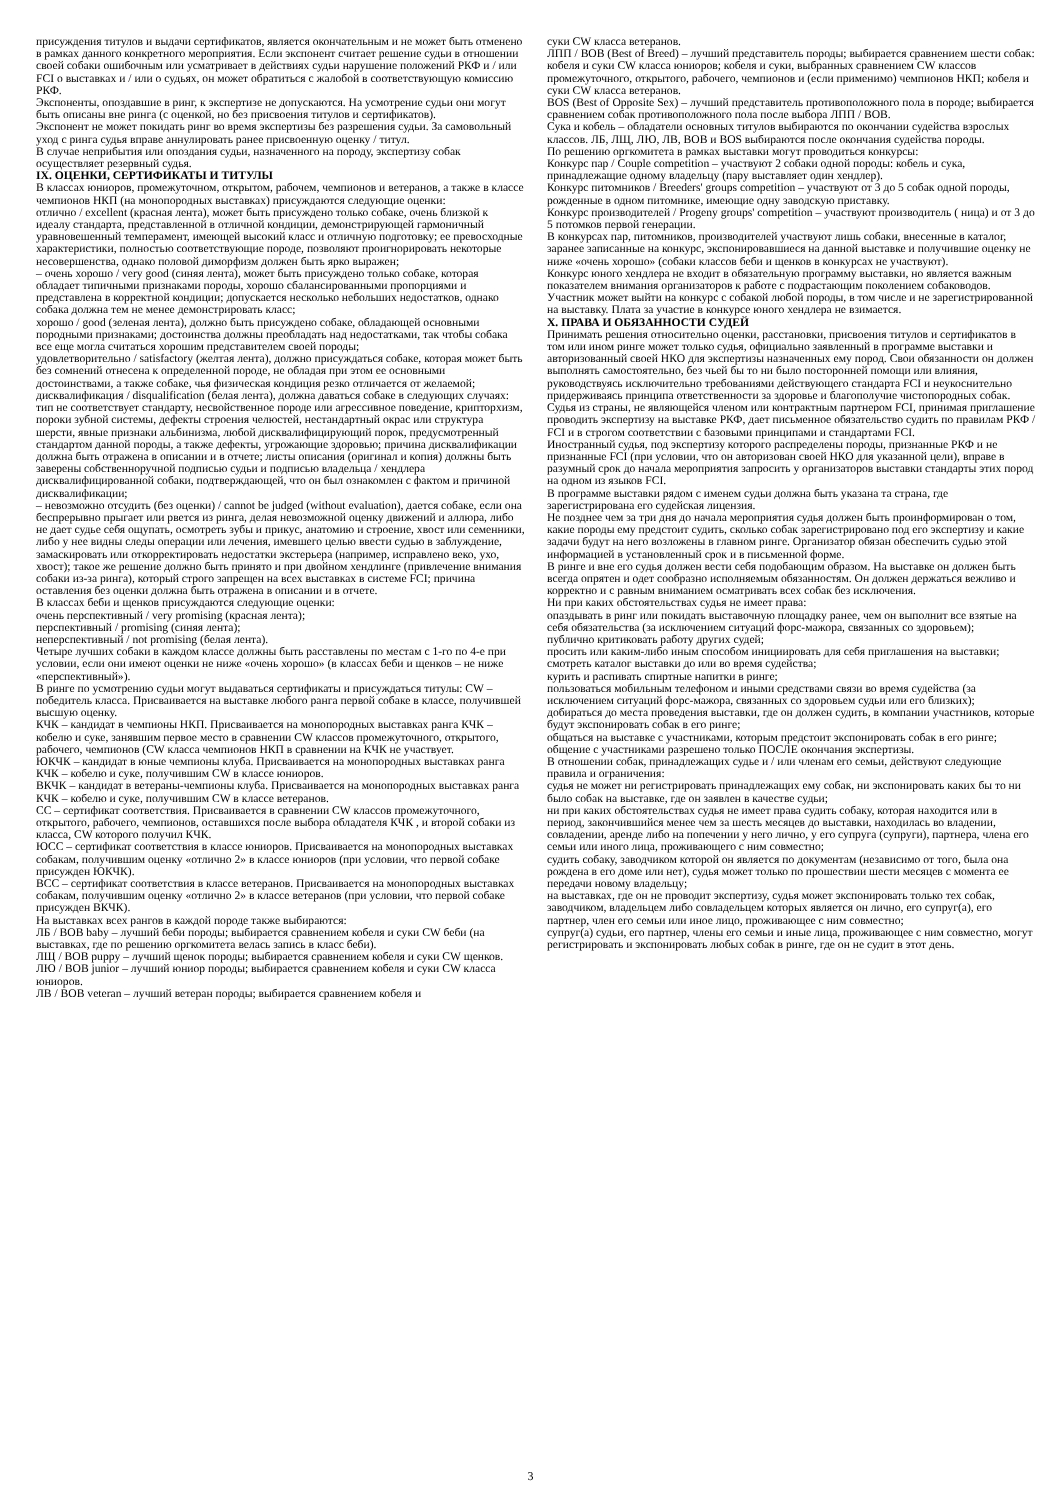присуждения титулов и выдачи сертификатов, является окончательным и не может быть отменено в рамках данного конкретного мероприятия. Если экспонент считает решение судьи в отношении своей собаки ошибочным или усматривает в действиях судьи нарушение положений РКФ и / или FCI о выставках и / или о судьях, он может обратиться с жалобой в соответствующую комиссию РКФ.
Экспоненты, опоздавшие в ринг, к экспертизе не допускаются. На усмотрение судьи они могут быть описаны вне ринга (с оценкой, но без присвоения титулов и сертификатов).
Экспонент не может покидать ринг во время экспертизы без разрешения судьи. За самовольный уход с ринга судья вправе аннулировать ранее присвоенную оценку / титул.
В случае неприбытия или опоздания судьи, назначенного на породу, экспертизу собак осуществляет резервный судья.
IX. ОЦЕНКИ, СЕРТИФИКАТЫ И ТИТУЛЫ
В классах юниоров, промежуточном, открытом, рабочем, чемпионов и ветеранов, а также в классе чемпионов НКП (на монопородных выставках) присуждаются следующие оценки:
отлично / excellent (красная лента), может быть присуждено только собаке, очень близкой к идеалу стандарта, представленной в отличной кондиции, демонстрирующей гармоничный уравновешенный темперамент, имеющей высокий класс и отличную подготовку; ее превосходные характеристики, полностью соответствующие породе, позволяют проигнорировать некоторые несовершенства, однако половой диморфизм должен быть ярко выражен;
– очень хорошо / very good (синяя лента), может быть присуждено только собаке, которая обладает типичными признаками породы, хорошо сбалансированными пропорциями и представлена в корректной кондиции; допускается несколько небольших недостатков, однако собака должна тем не менее демонстрировать класс;
хорошо / good (зеленая лента), должно быть присуждено собаке, обладающей основными породными признаками; достоинства должны преобладать над недостатками, так чтобы собака все еще могла считаться хорошим представителем своей породы;
удовлетворительно / satisfactory (желтая лента), должно присуждаться собаке, которая может быть без сомнений отнесена к определенной породе, не обладая при этом ее основными достоинствами, а также собаке, чья физическая кондиция резко отличается от желаемой;
дисквалификация / disqualification (белая лента), должна даваться собаке в следующих случаях: тип не соответствует стандарту, несвойственное породе или агрессивное поведение, крипторхизм, пороки зубной системы, дефекты строения челюстей, нестандартный окрас или структура шерсти, явные признаки альбинизма, любой дисквалифицирующий порок, предусмотренный стандартом данной породы, а также дефекты, угрожающие здоровью; причина дисквалификации должна быть отражена в описании и в отчете; листы описания (оригинал и копия) должны быть заверены собственноручной подписью судьи и подписью владельца / хендлера дисквалифицированной собаки, подтверждающей, что он был ознакомлен с фактом и причиной дисквалификации;
– невозможно отсудить (без оценки) / cannot be judged (without evaluation), дается собаке, если она беспрерывно прыгает или рвется из ринга, делая невозможной оценку движений и аллюра, либо не дает судье себя ощупать, осмотреть зубы и прикус, анатомию и строение, хвост или семенники, либо у нее видны следы операции или лечения, имевшего целью ввести судью в заблуждение, замаскировать или откорректировать недостатки экстерьера (например, исправлено веко, ухо, хвост); такое же решение должно быть принято и при двойном хендлинге (привлечение внимания собаки из-за ринга), который строго запрещен на всех выставках в системе FCI; причина оставления без оценки должна быть отражена в описании и в отчете.
В классах беби и щенков присуждаются следующие оценки:
очень перспективный / very promising (красная лента);
перспективный / promising (синяя лента);
неперспективный / not promising (белая лента).
Четыре лучших собаки в каждом классе должны быть расставлены по местам с 1-го по 4-е при условии, если они имеют оценки не ниже «очень хорошо» (в классах беби и щенков – не ниже
«перспективный»).
В ринге по усмотрению судьи могут выдаваться сертификаты и присуждаться титулы: CW – победитель класса. Присваивается на выставке любого ранга первой собаке в классе, получившей высшую оценку.
КЧК – кандидат в чемпионы НКП. Присваивается на монопородных выставках ранга КЧК – кобелю и суке, занявшим первое место в сравнении CW классов промежуточного, открытого, рабочего, чемпионов (CW класса чемпионов НКП в сравнении на КЧК не участвует.
ЮКЧК – кандидат в юные чемпионы клуба. Присваивается на монопородных выставках ранга КЧК – кобелю и суке, получившим CW в классе юниоров.
ВКЧК – кандидат в ветераны-чемпионы клуба. Присваивается на монопородных выставках ранга КЧК – кобелю и суке, получившим CW в классе ветеранов.
СС – сертификат соответствия. Присваивается в сравнении CW классов промежуточного, открытого, рабочего, чемпионов, оставшихся после выбора обладателя КЧК , и второй собаки из класса, CW которого получил КЧК.
ЮСС – сертификат соответствия в классе юниоров. Присваивается на монопородных выставках собакам, получившим оценку «отлично 2» в классе юниоров (при условии, что первой собаке присужден ЮКЧК).
ВСС – сертификат соответствия в классе ветеранов. Присваивается на монопородных выставках собакам, получившим оценку «отлично 2» в классе ветеранов (при условии, что первой собаке присужден ВКЧК).
На выставках всех рангов в каждой породе также выбираются:
ЛБ / BOB baby – лучший беби породы; выбирается сравнением кобеля и суки CW беби (на выставках, где по решению оргкомитета велась запись в класс беби).
ЛЩ / BOB puppy – лучший щенок породы; выбирается сравнением кобеля и суки CW щенков. ЛЮ / BOB junior – лучший юниор породы; выбирается сравнением кобеля и суки CW класса юниоров.
ЛВ / BOB veteran – лучший ветеран породы; выбирается сравнением кобеля и
суки CW класса ветеранов.
ЛПП / BOB (Best of Breed) – лучший представитель породы; выбирается сравнением шести собак: кобеля и суки CW класса юниоров; кобеля и суки, выбранных сравнением CW классов промежуточного, открытого, рабочего, чемпионов и (если применимо) чемпионов НКП; кобеля и суки CW класса ветеранов.
BOS (Best of Opposite Sex) – лучший представитель противоположного пола в породе; выбирается сравнением собак противоположного пола после выбора ЛПП / BOB.
Сука и кобель – обладатели основных титулов выбираются по окончании судейства взрослых классов. ЛБ, ЛЩ, ЛЮ, ЛВ, BOB и BOS выбираются после окончания судейства породы.
По решению оргкомитета в рамках выставки могут проводиться конкурсы:
Конкурс пар / Couple competition – участвуют 2 собаки одной породы: кобель и сука, принадлежащие одному владельцу (пару выставляет один хендлер).
Конкурс питомников / Breeders' groups competition – участвуют от 3 до 5 собак одной породы, рожденные в одном питомнике, имеющие одну заводскую приставку.
Конкурс производителей / Progeny groups' competition – участвуют производитель ( ница) и от 3 до 5 потомков первой генерации.
В конкурсах пар, питомников, производителей участвуют лишь собаки, внесенные в каталог, заранее записанные на конкурс, экспонировавшиеся на данной выставке и получившие оценку не ниже «очень хорошо» (собаки классов беби и щенков в конкурсах не участвуют).
Конкурс юного хендлера не входит в обязательную программу выставки, но является важным показателем внимания организаторов к работе с подрастающим поколением собаководов. Участник может выйти на конкурс с собакой любой породы, в том числе и не зарегистрированной на выставку. Плата за участие в конкурсе юного хендлера не взимается.
X. ПРАВА И ОБЯЗАННОСТИ СУДЕЙ
Принимать решения относительно оценки, расстановки, присвоения титулов и сертификатов в том или ином ринге может только судья, официально заявленный в программе выставки и авторизованный своей НКО для экспертизы назначенных ему пород. Свои обязанности он должен выполнять самостоятельно, без чьей бы то ни было посторонней помощи или влияния, руководствуясь исключительно требованиями действующего стандарта FCI и неукоснительно придерживаясь принципа ответственности за здоровье и благополучие чистопородных собак.
Судья из страны, не являющейся членом или контрактным партнером FCI, принимая приглашение проводить экспертизу на выставке РКФ, дает письменное обязательство судить по правилам РКФ / FCI и в строгом соответствии с базовыми принципами и стандартами FCI.
Иностранный судья, под экспертизу которого распределены породы, признанные РКФ и не признанные FCI (при условии, что он авторизован своей НКО для указанной цели), вправе в разумный срок до начала мероприятия запросить у организаторов выставки стандарты этих пород на одном из языков FCI.
В программе выставки рядом с именем судьи должна быть указана та страна, где зарегистрирована его судейская лицензия.
Не позднее чем за три дня до начала мероприятия судья должен быть проинформирован о том, какие породы ему предстоит судить, сколько собак зарегистрировано под его экспертизу и какие задачи будут на него возложены в главном ринге. Организатор обязан обеспечить судью этой информацией в установленный срок и в письменной форме.
В ринге и вне его судья должен вести себя подобающим образом. На выставке он должен быть всегда опрятен и одет сообразно исполняемым обязанностям. Он должен держаться вежливо и корректно и с равным вниманием осматривать всех собак без исключения.
Ни при каких обстоятельствах судья не имеет права:
опаздывать в ринг или покидать выставочную площадку ранее, чем он выполнит все взятые на себя обязательства (за исключением ситуаций форс-мажора, связанных со здоровьем);
публично критиковать работу других судей;
просить или каким-либо иным способом инициировать для себя приглашения на выставки;
смотреть каталог выставки до или во время судейства;
курить и распивать спиртные напитки в ринге;
пользоваться мобильным телефоном и иными средствами связи во время судейства (за исключением ситуаций форс-мажора, связанных со здоровьем судьи или его близких);
добираться до места проведения выставки, где он должен судить, в компании участников, которые будут экспонировать собак в его ринге;
общаться на выставке с участниками, которым предстоит экспонировать собак в его ринге; общение с участниками разрешено только ПОСЛЕ окончания экспертизы.
В отношении собак, принадлежащих судье и / или членам его семьи, действуют следующие правила и ограничения:
судья не может ни регистрировать принадлежащих ему собак, ни экспонировать каких бы то ни было собак на выставке, где он заявлен в качестве судьи;
ни при каких обстоятельствах судья не имеет права судить собаку, которая находится или в период, закончившийся менее чем за шесть месяцев до выставки, находилась во владении, совладении, аренде либо на попечении у него лично, у его супруга (супруги), партнера, члена его семьи или иного лица, проживающего с ним совместно;
судить собаку, заводчиком которой он является по документам (независимо от того, была она рождена в его доме или нет), судья может только по прошествии шести месяцев с момента ее передачи новому владельцу;
на выставках, где он не проводит экспертизу, судья может экспонировать только тех собак, заводчиком, владельцем либо совладельцем которых является он лично, его супруг(а), его партнер, член его семьи или иное лицо, проживающее с ним совместно;
супруг(а) судьи, его партнер, члены его семьи и иные лица, проживающее с ним совместно, могут регистрировать и экспонировать любых собак в ринге, где он не судит в этот день.
3